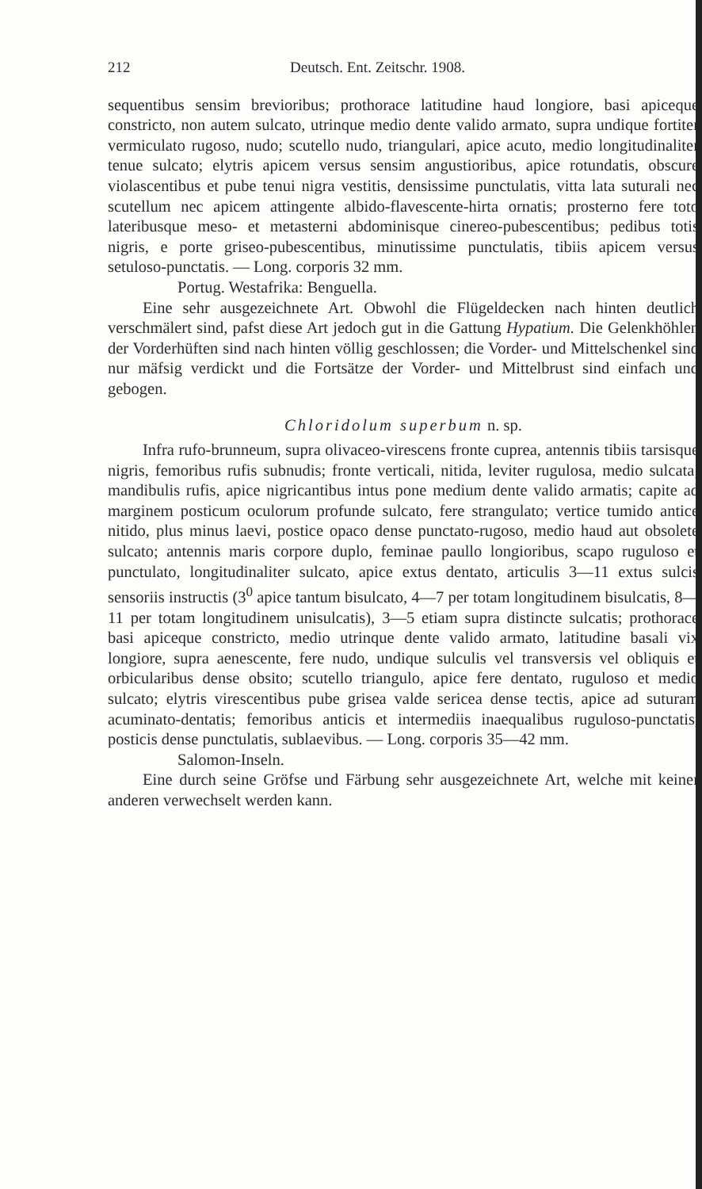212 Deutsch. Ent. Zeitschr. 1908.
sequentibus sensim brevioribus; prothorace latitudine haud longiore, basi apiceque constricto, non autem sulcato, utrinque medio dente valido armato, supra undique fortiter vermiculato rugoso, nudo; scutello nudo, triangulari, apice acuto, medio longitudinaliter tenue sulcato; elytris apicem versus sensim angustioribus, apice rotundatis, obscure violascentibus et pube tenui nigra vestitis, densissime punctulatis, vitta lata suturali nec scutellum nec apicem attingente albido-flavescente-hirta ornatis; prosterno fere toto lateribusque meso- et metasterni abdominisque cinereo-pubescentibus; pedibus totis nigris, e porte griseo-pubescentibus, minutissime punctulatis, tibiis apicem versus setuloso-punctatis. — Long. corporis 32 mm.
Portug. Westafrika: Benguella.
Eine sehr ausgezeichnete Art. Obwohl die Flügeldecken nach hinten deutlich verschmälert sind, pafst diese Art jedoch gut in die Gattung Hypatium. Die Gelenkhöhlen der Vorderhüften sind nach hinten völlig geschlossen; die Vorder- und Mittelschenkel sind nur mäfsig verdickt und die Fortsätze der Vorder- und Mittelbrust sind einfach und gebogen.
Chloridolum superbum n. sp.
Infra rufo-brunneum, supra olivaceo-virescens fronte cuprea, antennis tibiis tarsisque nigris, femoribus rufis subnudis; fronte verticali, nitida, leviter rugulosa, medio sulcata; mandibulis rufis, apice nigricantibus intus pone medium dente valido armatis; capite ad marginem posticum oculorum profunde sulcato, fere strangulato; vertice tumido antice nitido, plus minus laevi, postice opaco dense punctato-rugoso, medio haud aut obsolete sulcato; antennis maris corpore duplo, feminae paullo longioribus, scapo ruguloso et punctulato, longitudinaliter sulcato, apice extus dentato, articulis 3—11 extus sulcis sensoriis instructis (3<sup>0</sup> apice tantum bisulcato, 4—7 per totam longitudinem bisulcatis, 8—11 per totam longitudinem unisulcatis), 3—5 etiam supra distincte sulcatis; prothorace basi apiceque constricto, medio utrinque dente valido armato, latitudine basali vix longiore, supra aenescente, fere nudo, undique sulculis vel transversis vel obliquis et orbicularibus dense obsito; scutello triangulo, apice fere dentato, ruguloso et medio sulcato; elytris virescentibus pube grisea valde sericea dense tectis, apice ad suturam acuminato-dentatis; femoribus anticis et intermediis inaequalibus ruguloso-punctatis, posticis dense punctulatis, sublaevibus. — Long. corporis 35—42 mm.
Salomon-Inseln.
Eine durch seine Gröfse und Färbung sehr ausgezeichnete Art, welche mit keiner anderen verwechselt werden kann.